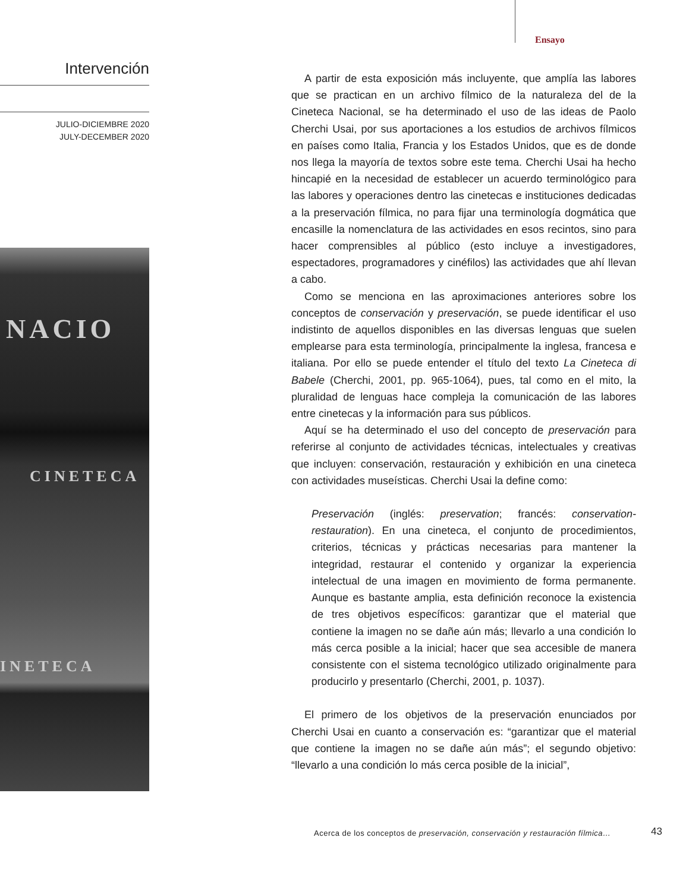Ensayo
Intervención
JULIO-DICIEMBRE 2020
JULY-DECEMBER 2020
NACIO
CINETECA
INETECA
A partir de esta exposición más incluyente, que amplía las labores que se practican en un archivo fílmico de la naturaleza del de la Cineteca Nacional, se ha determinado el uso de las ideas de Paolo Cherchi Usai, por sus aportaciones a los estudios de archivos fílmicos en países como Italia, Francia y los Estados Unidos, que es de donde nos llega la mayoría de textos sobre este tema. Cherchi Usai ha hecho hincapié en la necesidad de establecer un acuerdo terminológico para las labores y operaciones dentro las cinetecas e instituciones dedicadas a la preservación fílmica, no para fijar una terminología dogmática que encasille la nomenclatura de las actividades en esos recintos, sino para hacer comprensibles al público (esto incluye a investigadores, espectadores, programadores y cinéfilos) las actividades que ahí llevan a cabo.
Como se menciona en las aproximaciones anteriores sobre los conceptos de conservación y preservación, se puede identificar el uso indistinto de aquellos disponibles en las diversas lenguas que suelen emplearse para esta terminología, principalmente la inglesa, francesa e italiana. Por ello se puede entender el título del texto La Cineteca di Babele (Cherchi, 2001, pp. 965-1064), pues, tal como en el mito, la pluralidad de lenguas hace compleja la comunicación de las labores entre cinetecas y la información para sus públicos.
Aquí se ha determinado el uso del concepto de preservación para referirse al conjunto de actividades técnicas, intelectuales y creativas que incluyen: conservación, restauración y exhibición en una cineteca con actividades museísticas. Cherchi Usai la define como:
Preservación (inglés: preservation; francés: conservation-restauration). En una cineteca, el conjunto de procedimientos, criterios, técnicas y prácticas necesarias para mantener la integridad, restaurar el contenido y organizar la experiencia intelectual de una imagen en movimiento de forma permanente. Aunque es bastante amplia, esta definición reconoce la existencia de tres objetivos específicos: garantizar que el material que contiene la imagen no se dañe aún más; llevarlo a una condición lo más cerca posible a la inicial; hacer que sea accesible de manera consistente con el sistema tecnológico utilizado originalmente para producirlo y presentarlo (Cherchi, 2001, p. 1037).
El primero de los objetivos de la preservación enunciados por Cherchi Usai en cuanto a conservación es: “garantizar que el material que contiene la imagen no se dañe aún más”; el segundo objetivo: “llevarlo a una condición lo más cerca posible de la inicial”,
Acerca de los conceptos de preservación, conservación y restauración fílmica…
43